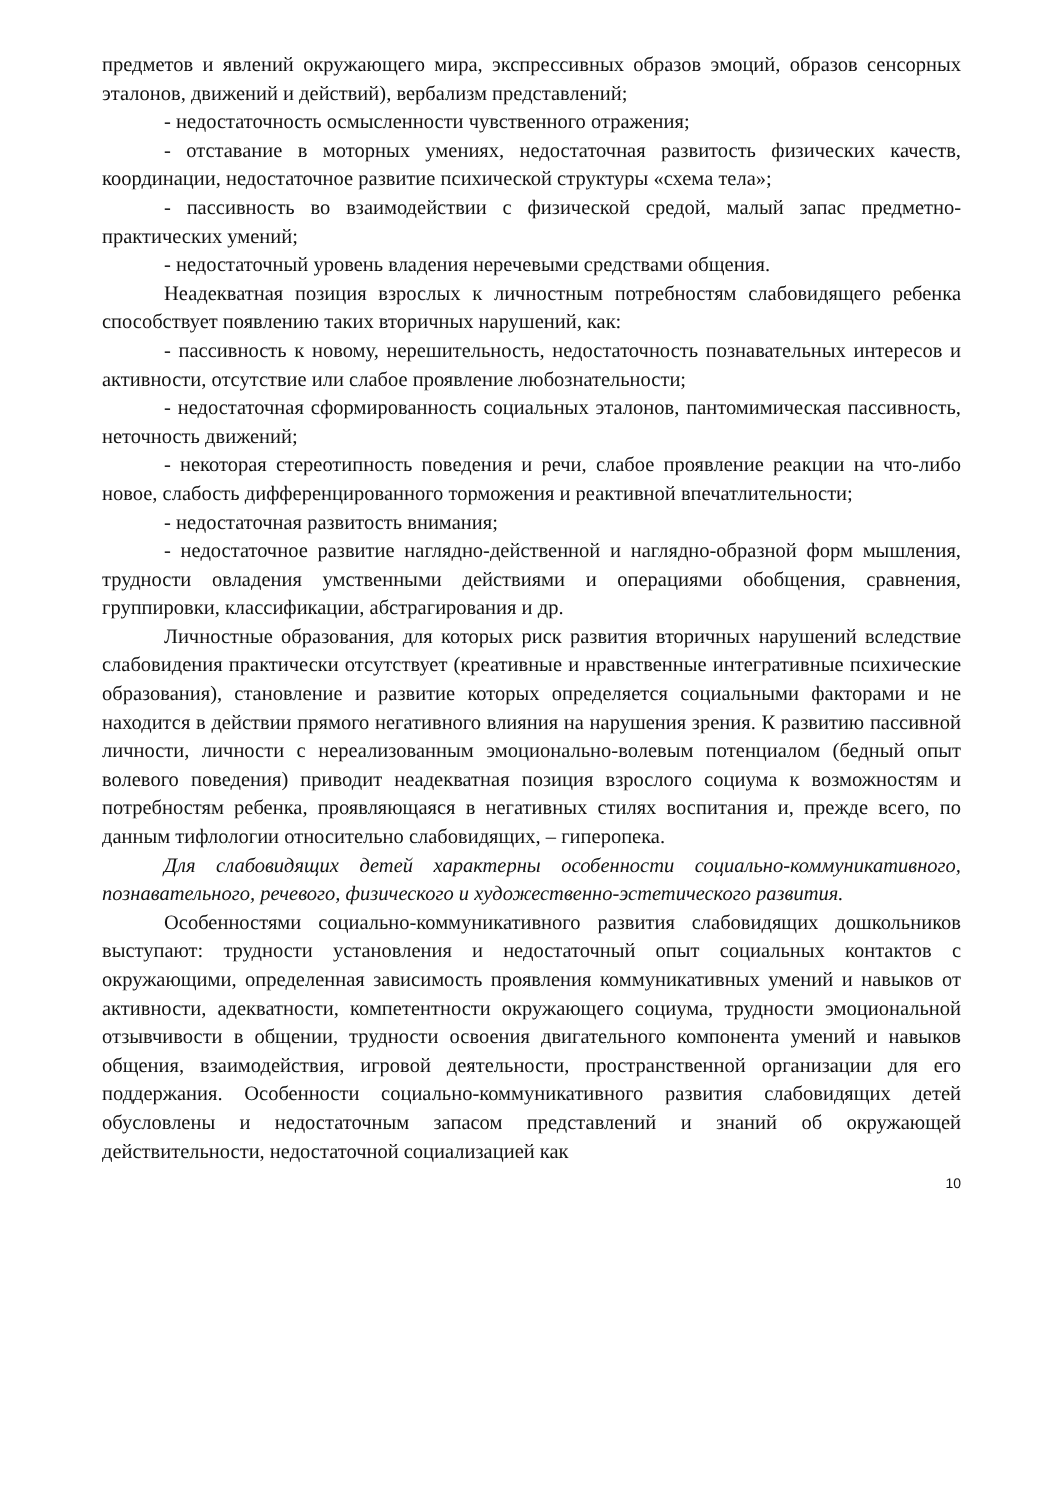предметов и явлений окружающего мира, экспрессивных образов эмоций, образов сенсорных эталонов, движений и действий), вербализм представлений;
- недостаточность осмысленности чувственного отражения;
- отставание в моторных умениях, недостаточная развитость физических качеств, координации, недостаточное развитие психической структуры «схема тела»;
- пассивность во взаимодействии с физической средой, малый запас предметно-практических умений;
- недостаточный уровень владения неречевыми средствами общения.
Неадекватная позиция взрослых к личностным потребностям слабовидящего ребенка способствует появлению таких вторичных нарушений, как:
- пассивность к новому, нерешительность, недостаточность познавательных интересов и активности, отсутствие или слабое проявление любознательности;
- недостаточная сформированность социальных эталонов, пантомимическая пассивность, неточность движений;
- некоторая стереотипность поведения и речи, слабое проявление реакции на что-либо новое, слабость дифференцированного торможения и реактивной впечатлительности;
- недостаточная развитость внимания;
- недостаточное развитие наглядно-действенной и наглядно-образной форм мышления, трудности овладения умственными действиями и операциями обобщения, сравнения, группировки, классификации, абстрагирования и др.
Личностные образования, для которых риск развития вторичных нарушений вследствие слабовидения практически отсутствует (креативные и нравственные интегративные психические образования), становление и развитие которых определяется социальными факторами и не находится в действии прямого негативного влияния на нарушения зрения. К развитию пассивной личности, личности с нереализованным эмоционально-волевым потенциалом (бедный опыт волевого поведения) приводит неадекватная позиция взрослого социума к возможностям и потребностям ребенка, проявляющаяся в негативных стилях воспитания и, прежде всего, по данным тифлологии относительно слабовидящих, – гиперопека.
Для слабовидящих детей характерны особенности социально-коммуникативного, познавательного, речевого, физического и художественно-эстетического развития.
Особенностями социально-коммуникативного развития слабовидящих дошкольников выступают: трудности установления и недостаточный опыт социальных контактов с окружающими, определенная зависимость проявления коммуникативных умений и навыков от активности, адекватности, компетентности окружающего социума, трудности эмоциональной отзывчивости в общении, трудности освоения двигательного компонента умений и навыков общения, взаимодействия, игровой деятельности, пространственной организации для его поддержания. Особенности социально-коммуникативного развития слабовидящих детей обусловлены и недостаточным запасом представлений и знаний об окружающей действительности, недостаточной социализацией как
10